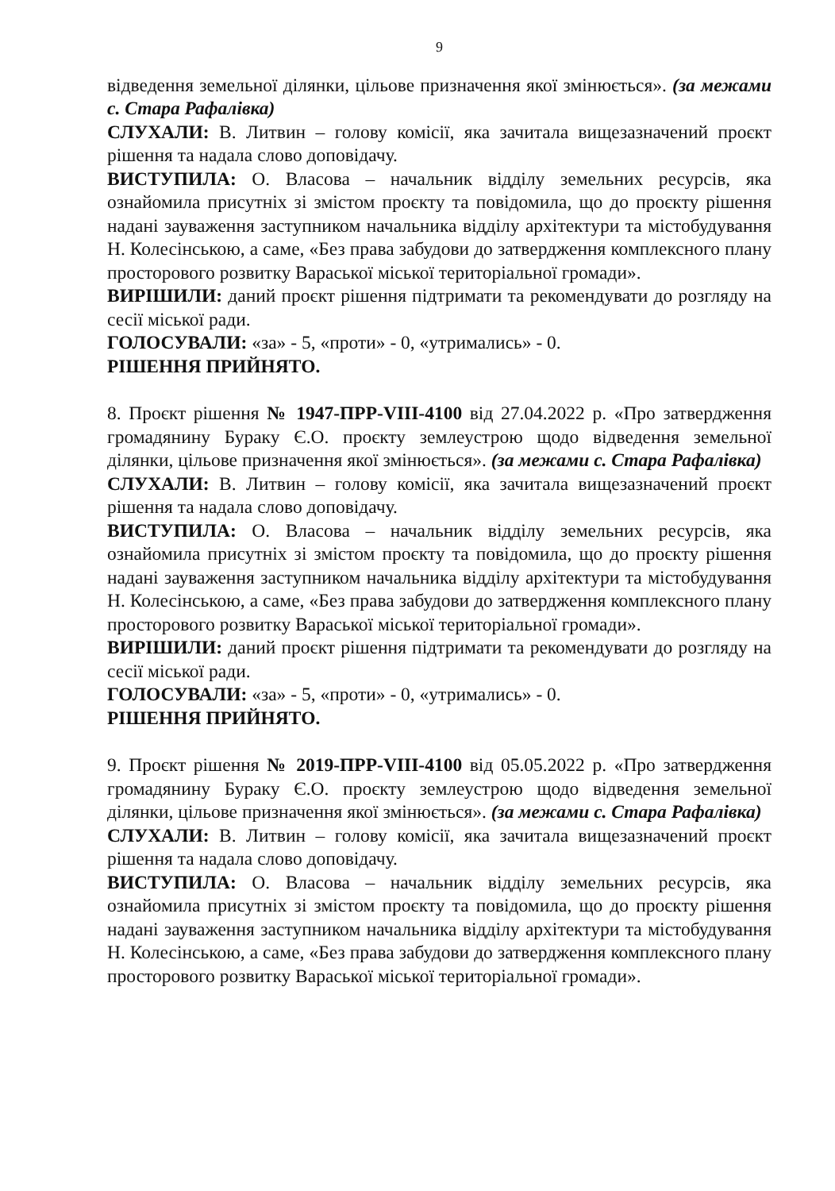9
відведення земельної ділянки, цільове призначення якої змінюється». (за межами с. Стара Рафалівка)
СЛУХАЛИ: В. Литвин – голову комісії, яка зачитала вищезазначений проєкт рішення та надала слово доповідачу.
ВИСТУПИЛА: О. Власова – начальник відділу земельних ресурсів, яка ознайомила присутніх зі змістом проєкту та повідомила, що до проєкту рішення надані зауваження заступником начальника відділу архітектури та містобудування Н. Колесінською, а саме, «Без права забудови до затвердження комплексного плану просторового розвитку Вараської міської територіальної громади».
ВИРІШИЛИ: даний проєкт рішення підтримати та рекомендувати до розгляду на сесії міської ради.
ГОЛОСУВАЛИ: «за» - 5, «проти» - 0, «утримались» - 0.
РІШЕННЯ ПРИЙНЯТО.
8. Проєкт рішення № 1947-ПРР-VIII-4100 від 27.04.2022 р. «Про затвердження громадянину Бураку Є.О. проєкту землеустрою щодо відведення земельної ділянки, цільове призначення якої змінюється». (за межами с. Стара Рафалівка)
СЛУХАЛИ: В. Литвин – голову комісії, яка зачитала вищезазначений проєкт рішення та надала слово доповідачу.
ВИСТУПИЛА: О. Власова – начальник відділу земельних ресурсів, яка ознайомила присутніх зі змістом проєкту та повідомила, що до проєкту рішення надані зауваження заступником начальника відділу архітектури та містобудування Н. Колесінською, а саме, «Без права забудови до затвердження комплексного плану просторового розвитку Вараської міської територіальної громади».
ВИРІШИЛИ: даний проєкт рішення підтримати та рекомендувати до розгляду на сесії міської ради.
ГОЛОСУВАЛИ: «за» - 5, «проти» - 0, «утримались» - 0.
РІШЕННЯ ПРИЙНЯТО.
9. Проєкт рішення № 2019-ПРР-VIII-4100 від 05.05.2022 р. «Про затвердження громадянину Бураку Є.О. проєкту землеустрою щодо відведення земельної ділянки, цільове призначення якої змінюється». (за межами с. Стара Рафалівка)
СЛУХАЛИ: В. Литвин – голову комісії, яка зачитала вищезазначений проєкт рішення та надала слово доповідачу.
ВИСТУПИЛА: О. Власова – начальник відділу земельних ресурсів, яка ознайомила присутніх зі змістом проєкту та повідомила, що до проєкту рішення надані зауваження заступником начальника відділу архітектури та містобудування Н. Колесінською, а саме, «Без права забудови до затвердження комплексного плану просторового розвитку Вараської міської територіальної громади».